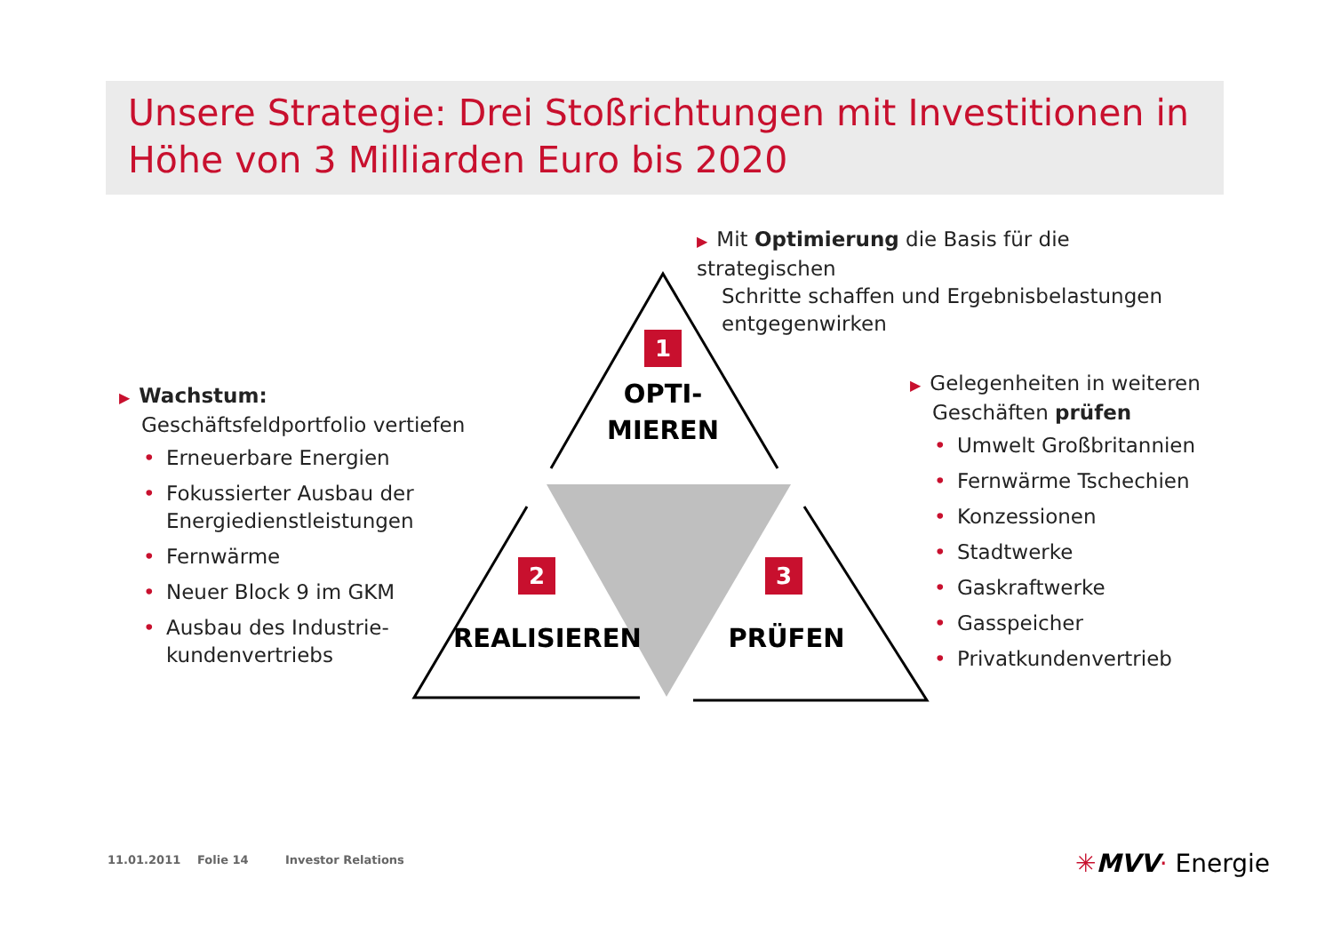Unsere Strategie: Drei Stoßrichtungen mit Investitionen in Höhe von 3 Milliarden Euro bis 2020
1
2 3
OPTI-
MIEREN
REALISIEREN PRÜFEN
▶ Mit Optimierung die Basis für die strategischen
Schritte schaffen und Ergebnisbelastungen
entgegenwirken
▶ Wachstum:
Geschäftsfeldportfolio vertiefen
• Erneuerbare Energien
• Fokussierter Ausbau der Energiedienstleistungen
• Fernwärme
• Neuer Block 9 im GKM
• Ausbau des Industrie-kundenvertriebs
▶ Gelegenheiten in weiteren
Geschäften prüfen
• Umwelt Großbritannien
• Fernwärme Tschechien
• Konzessionen
• Stadtwerke
• Gaskraftwerke
• Gasspeicher
• Privatkundenvertrieb
11.01.2011 Folie 14 Investor Relations ✳MVV· Energie